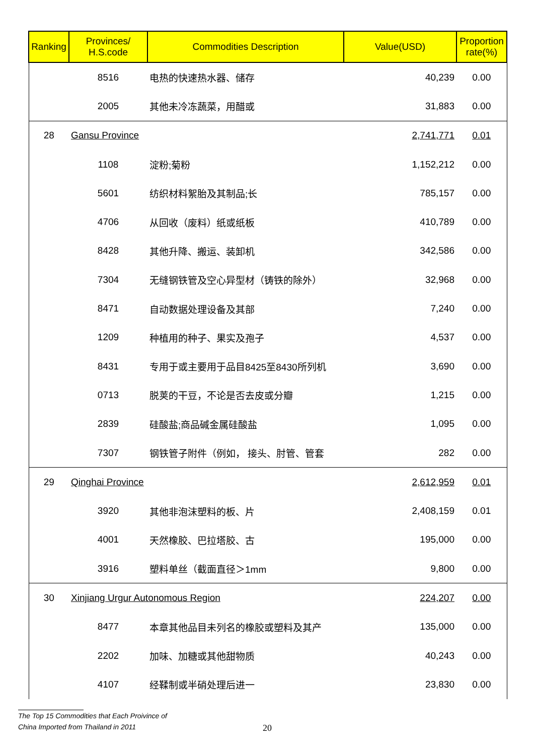| Ranking | Provinces/ H.S.code | Commodities Description | Value(USD) | Proportion rate(%) |
| --- | --- | --- | --- | --- |
| | 8516 | 电热的快速热水器、储存 | 40,239 | 0.00 |
| | 2005 | 其他未冷冻蔬菜，用醋或 | 31,883 | 0.00 |
| 28 | Gansu Province | | 2,741,771 | 0.01 |
| | 1108 | 淀粉;菊粉 | 1,152,212 | 0.00 |
| | 5601 | 纺织材料絮胎及其制品;长 | 785,157 | 0.00 |
| | 4706 | 从回收（废料）纸或纸板 | 410,789 | 0.00 |
| | 8428 | 其他升降、搬运、装卸机 | 342,586 | 0.00 |
| | 7304 | 无缝钢铁管及空心异型材（铸铁的除外） | 32,968 | 0.00 |
| | 8471 | 自动数据处理设备及其部 | 7,240 | 0.00 |
| | 1209 | 种植用的种子、果实及孢子 | 4,537 | 0.00 |
| | 8431 | 专用于或主要用于品目8425至8430所列机 | 3,690 | 0.00 |
| | 0713 | 脱荚的干豆，不论是否去皮或分瓣 | 1,215 | 0.00 |
| | 2839 | 硅酸盐;商品碱金属硅酸盐 | 1,095 | 0.00 |
| | 7307 | 钢铁管子附件（例如， 接头、肘管、管套 | 282 | 0.00 |
| 29 | Qinghai Province | | 2,612,959 | 0.01 |
| | 3920 | 其他非泡沫塑料的板、片 | 2,408,159 | 0.01 |
| | 4001 | 天然橡胶、巴拉塔胶、古 | 195,000 | 0.00 |
| | 3916 | 塑料单丝（截面直径＞1mm | 9,800 | 0.00 |
| 30 | Xinjiang Urgur Autonomous Region | | 224,207 | 0.00 |
| | 8477 | 本章其他品目未列名的橡胶或塑料及其产 | 135,000 | 0.00 |
| | 2202 | 加味、加糖或其他甜物质 | 40,243 | 0.00 |
| | 4107 | 经鞣制或半硝处理后进一 | 23,830 | 0.00 |
The Top 15 Commodities that Each Proivince of
China Imported from Thailand in 2011
20